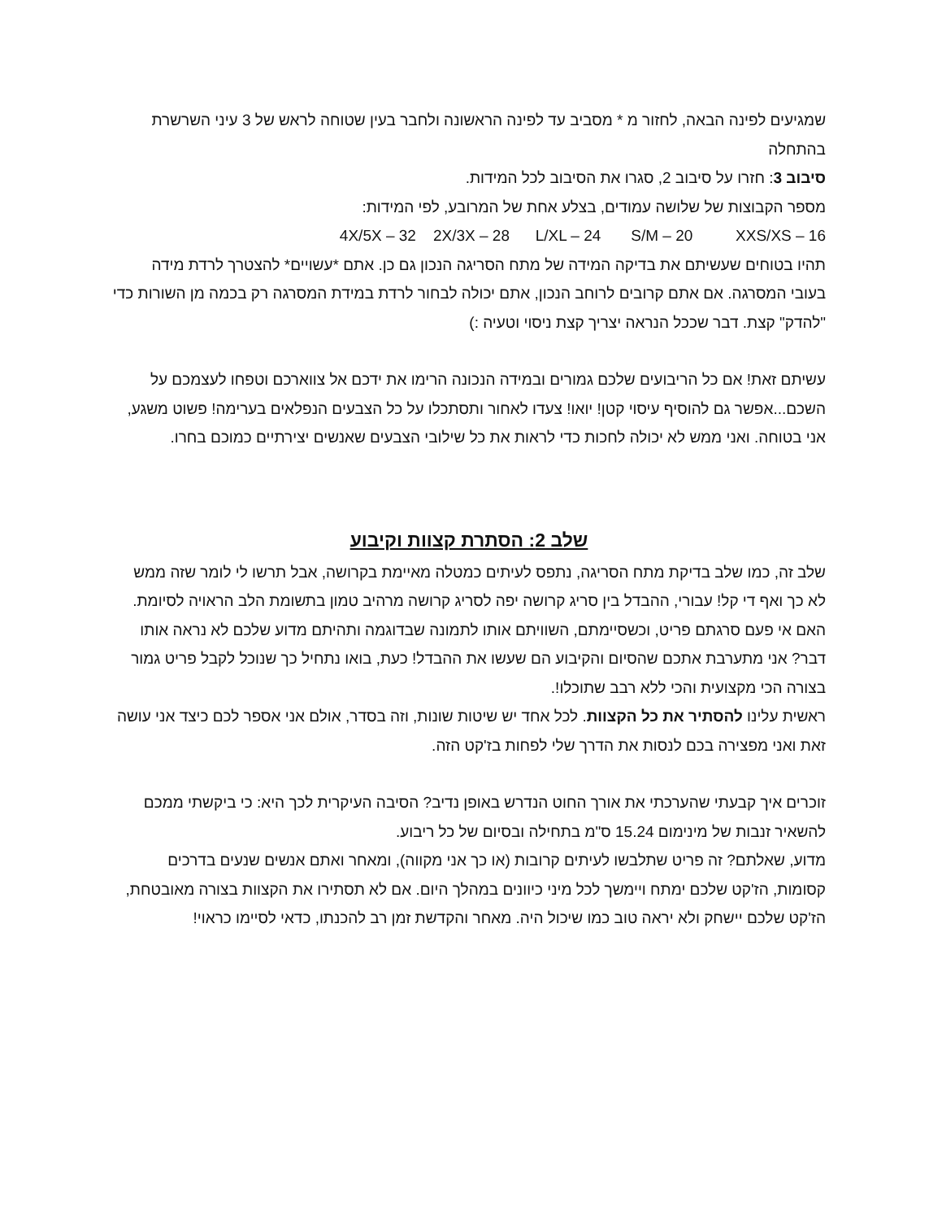שמגיעים לפינה הבאה, לחזור מ * מסביב עד לפינה הראשונה ולחבר בעין שטוחה לראש של 3 עיני השרשרת בהתחלה
סיבוב 3: חזרו על סיבוב 2, סגרו את הסיבוב לכל המידות.
מספר הקבוצות של שלושה עמודים, בצלע אחת של המרובע, לפי המידות:
4X/5X – 32 2X/3X – 28 L/XL – 24 S/M – 20 XXS/XS – 16
תהיו בטוחים שעשיתם את בדיקה המידה של מתח הסריגה הנכון גם כן. אתם *עשויים* להצטרך לרדת מידה בעובי המסרגה. אם אתם קרובים לרוחב הנכון, אתם יכולה לבחור לרדת במידת המסרגה רק בכמה מן השורות כדי "להדק" קצת. דבר שככל הנראה יצריך קצת ניסוי וטעיה :)
עשיתם זאת! אם כל הריבועים שלכם גמורים ובמידה הנכונה הרימו את ידכם אל צווארכם וטפחו לעצמכם על השכם...אפשר גם להוסיף עיסוי קטן! יואו! צעדו לאחור ותסתכלו על כל הצבעים הנפלאים בערימה! פשוט משגע, אני בטוחה. ואני ממש לא יכולה לחכות כדי לראות את כל שילובי הצבעים שאנשים יצירתיים כמוכם בחרו.
שלב 2: הסתרת קצוות וקיבוע
שלב זה, כמו שלב בדיקת מתח הסריגה, נתפס לעיתים כמטלה מאיימת בקרושה, אבל תרשו לי לומר שזה ממש לא כך ואף די קל! עבורי, ההבדל בין סריג קרושה יפה לסריג קרושה מרהיב טמון בתשומת הלב הראויה לסיומת. האם אי פעם סרגתם פריט, וכשסיימתם, השוויתם אותו לתמונה שבדוגמה ותהיתם מדוע שלכם לא נראה אותו דבר? אני מתערבת אתכם שהסיום והקיבוע הם שעשו את ההבדל! כעת, בואו נתחיל כך שנוכל לקבל פריט גמור בצורה הכי מקצועית והכי ללא רבב שתוכלו!.
ראשית עלינו להסתיר את כל הקצוות. לכל אחד יש שיטות שונות, וזה בסדר, אולם אני אספר לכם כיצד אני עושה זאת ואני מפצירה בכם לנסות את הדרך שלי לפחות בז'קט הזה.
זוכרים איך קבעתי שהערכתי את אורך החוט הנדרש באופן נדיב? הסיבה העיקרית לכך היא: כי ביקשתי ממכם להשאיר זנבות של מינימום 15.24 ס"מ בתחילה ובסיום של כל ריבוע.
מדוע, שאלתם? זה פריט שתלבשו לעיתים קרובות (או כך אני מקווה), ומאחר ואתם אנשים שנעים בדרכים קסומות, הז'קט שלכם ימתח ויימשך לכל מיני כיוונים במהלך היום. אם לא תסתירו את הקצוות בצורה מאובטחת, הז'קט שלכם יישחק ולא יראה טוב כמו שיכול היה. מאחר והקדשת זמן רב להכנתו, כדאי לסיימו כראוי!